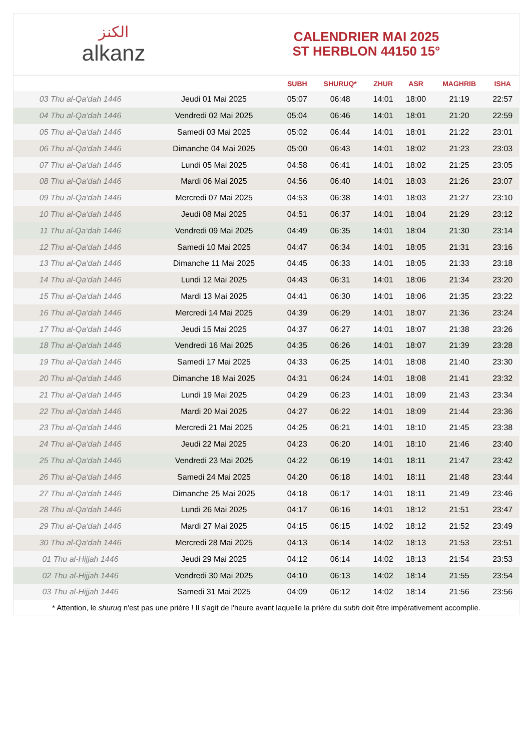الكنز
alkanz
CALENDRIER MAI 2025
ST HERBLON 44150 15°
| | | SUBH | SHURUQ* | ZHUR | ASR | MAGHRIB | ISHA |
| --- | --- | --- | --- | --- | --- | --- | --- |
| 03 Thu al-Qa‘dah 1446 | Jeudi 01 Mai 2025 | 05:07 | 06:48 | 14:01 | 18:00 | 21:19 | 22:57 |
| 04 Thu al-Qa‘dah 1446 | Vendredi 02 Mai 2025 | 05:04 | 06:46 | 14:01 | 18:01 | 21:20 | 22:59 |
| 05 Thu al-Qa‘dah 1446 | Samedi 03 Mai 2025 | 05:02 | 06:44 | 14:01 | 18:01 | 21:22 | 23:01 |
| 06 Thu al-Qa‘dah 1446 | Dimanche 04 Mai 2025 | 05:00 | 06:43 | 14:01 | 18:02 | 21:23 | 23:03 |
| 07 Thu al-Qa‘dah 1446 | Lundi 05 Mai 2025 | 04:58 | 06:41 | 14:01 | 18:02 | 21:25 | 23:05 |
| 08 Thu al-Qa‘dah 1446 | Mardi 06 Mai 2025 | 04:56 | 06:40 | 14:01 | 18:03 | 21:26 | 23:07 |
| 09 Thu al-Qa‘dah 1446 | Mercredi 07 Mai 2025 | 04:53 | 06:38 | 14:01 | 18:03 | 21:27 | 23:10 |
| 10 Thu al-Qa‘dah 1446 | Jeudi 08 Mai 2025 | 04:51 | 06:37 | 14:01 | 18:04 | 21:29 | 23:12 |
| 11 Thu al-Qa‘dah 1446 | Vendredi 09 Mai 2025 | 04:49 | 06:35 | 14:01 | 18:04 | 21:30 | 23:14 |
| 12 Thu al-Qa‘dah 1446 | Samedi 10 Mai 2025 | 04:47 | 06:34 | 14:01 | 18:05 | 21:31 | 23:16 |
| 13 Thu al-Qa‘dah 1446 | Dimanche 11 Mai 2025 | 04:45 | 06:33 | 14:01 | 18:05 | 21:33 | 23:18 |
| 14 Thu al-Qa‘dah 1446 | Lundi 12 Mai 2025 | 04:43 | 06:31 | 14:01 | 18:06 | 21:34 | 23:20 |
| 15 Thu al-Qa‘dah 1446 | Mardi 13 Mai 2025 | 04:41 | 06:30 | 14:01 | 18:06 | 21:35 | 23:22 |
| 16 Thu al-Qa‘dah 1446 | Mercredi 14 Mai 2025 | 04:39 | 06:29 | 14:01 | 18:07 | 21:36 | 23:24 |
| 17 Thu al-Qa‘dah 1446 | Jeudi 15 Mai 2025 | 04:37 | 06:27 | 14:01 | 18:07 | 21:38 | 23:26 |
| 18 Thu al-Qa‘dah 1446 | Vendredi 16 Mai 2025 | 04:35 | 06:26 | 14:01 | 18:07 | 21:39 | 23:28 |
| 19 Thu al-Qa‘dah 1446 | Samedi 17 Mai 2025 | 04:33 | 06:25 | 14:01 | 18:08 | 21:40 | 23:30 |
| 20 Thu al-Qa‘dah 1446 | Dimanche 18 Mai 2025 | 04:31 | 06:24 | 14:01 | 18:08 | 21:41 | 23:32 |
| 21 Thu al-Qa‘dah 1446 | Lundi 19 Mai 2025 | 04:29 | 06:23 | 14:01 | 18:09 | 21:43 | 23:34 |
| 22 Thu al-Qa‘dah 1446 | Mardi 20 Mai 2025 | 04:27 | 06:22 | 14:01 | 18:09 | 21:44 | 23:36 |
| 23 Thu al-Qa‘dah 1446 | Mercredi 21 Mai 2025 | 04:25 | 06:21 | 14:01 | 18:10 | 21:45 | 23:38 |
| 24 Thu al-Qa‘dah 1446 | Jeudi 22 Mai 2025 | 04:23 | 06:20 | 14:01 | 18:10 | 21:46 | 23:40 |
| 25 Thu al-Qa‘dah 1446 | Vendredi 23 Mai 2025 | 04:22 | 06:19 | 14:01 | 18:11 | 21:47 | 23:42 |
| 26 Thu al-Qa‘dah 1446 | Samedi 24 Mai 2025 | 04:20 | 06:18 | 14:01 | 18:11 | 21:48 | 23:44 |
| 27 Thu al-Qa‘dah 1446 | Dimanche 25 Mai 2025 | 04:18 | 06:17 | 14:01 | 18:11 | 21:49 | 23:46 |
| 28 Thu al-Qa‘dah 1446 | Lundi 26 Mai 2025 | 04:17 | 06:16 | 14:01 | 18:12 | 21:51 | 23:47 |
| 29 Thu al-Qa‘dah 1446 | Mardi 27 Mai 2025 | 04:15 | 06:15 | 14:02 | 18:12 | 21:52 | 23:49 |
| 30 Thu al-Qa‘dah 1446 | Mercredi 28 Mai 2025 | 04:13 | 06:14 | 14:02 | 18:13 | 21:53 | 23:51 |
| 01 Thu al-Hijjah 1446 | Jeudi 29 Mai 2025 | 04:12 | 06:14 | 14:02 | 18:13 | 21:54 | 23:53 |
| 02 Thu al-Hijjah 1446 | Vendredi 30 Mai 2025 | 04:10 | 06:13 | 14:02 | 18:14 | 21:55 | 23:54 |
| 03 Thu al-Hijjah 1446 | Samedi 31 Mai 2025 | 04:09 | 06:12 | 14:02 | 18:14 | 21:56 | 23:56 |
* Attention, le shuruq n'est pas une prière ! Il s'agit de l'heure avant laquelle la prière du subh doit être impérativement accomplie.